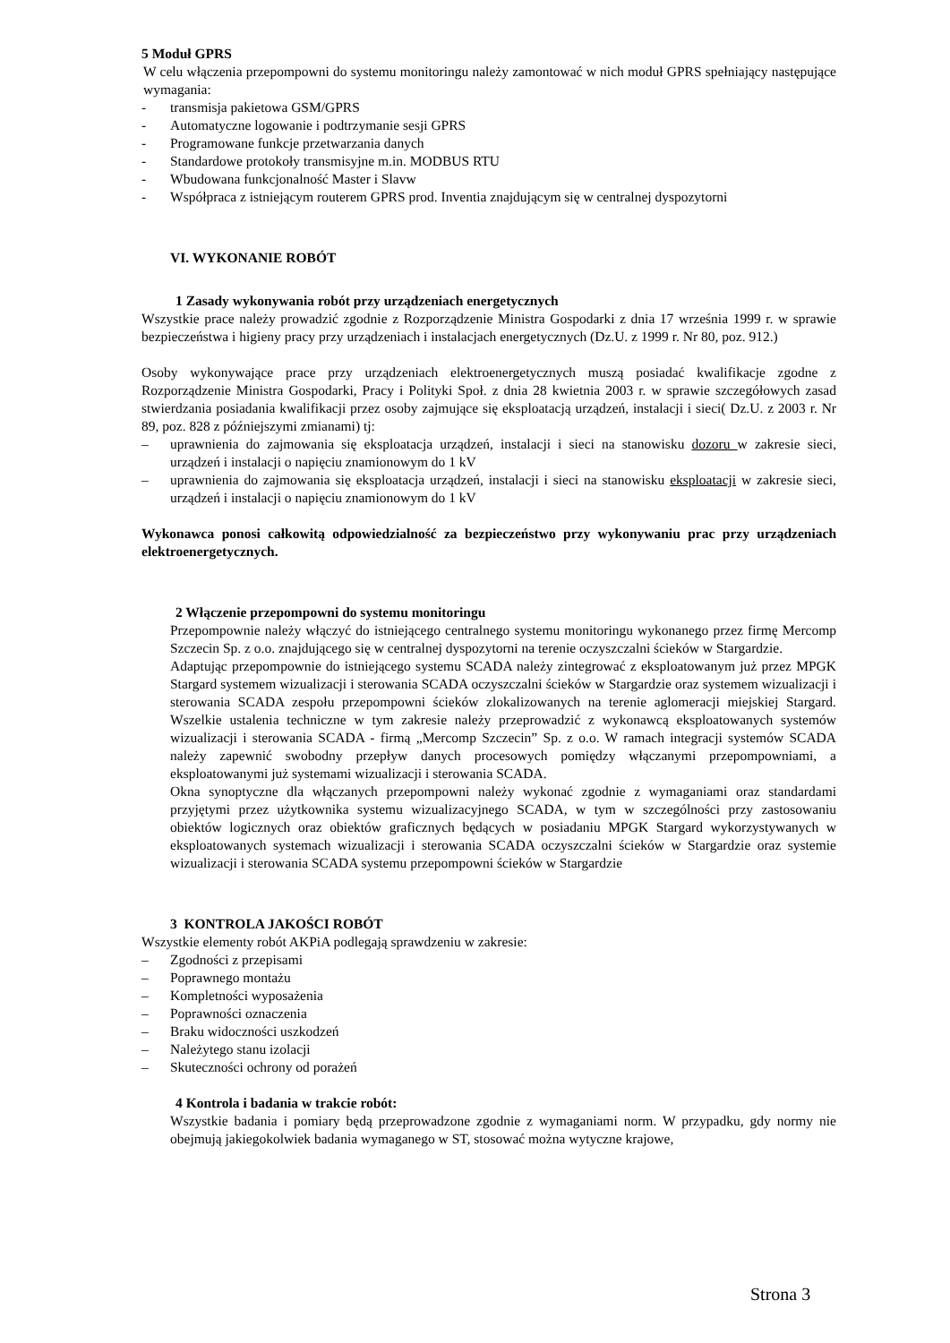5 Moduł GPRS
W celu włączenia przepompowni do systemu monitoringu należy zamontować w nich moduł GPRS spełniający następujące wymagania:
- transmisja pakietowa GSM/GPRS
- Automatyczne logowanie i podtrzymanie sesji GPRS
- Programowane funkcje przetwarzania danych
- Standardowe protokoły transmisyjne m.in. MODBUS RTU
- Wbudowana funkcjonalność Master i Slavw
- Współpraca z istniejącym routerem GPRS prod. Inventia znajdującym się w centralnej dyspozytorni
VI. WYKONANIE ROBÓT
1 Zasady wykonywania robót przy urządzeniach energetycznych
Wszystkie prace należy prowadzić zgodnie z Rozporządzenie Ministra Gospodarki z dnia 17 września 1999 r. w sprawie bezpieczeństwa i higieny pracy przy urządzeniach i instalacjach energetycznych (Dz.U. z 1999 r. Nr 80, poz. 912.)
Osoby wykonywające prace przy urządzeniach elektroenergetycznych muszą posiadać kwalifikacje zgodne z Rozporządzenie Ministra Gospodarki, Pracy i Polityki Społ. z dnia 28 kwietnia 2003 r. w sprawie szczegółowych zasad stwierdzania posiadania kwalifikacji przez osoby zajmujące się eksploatacją urządzeń, instalacji i sieci( Dz.U. z 2003 r. Nr 89, poz. 828 z późniejszymi zmianami) tj:
– uprawnienia do zajmowania się eksploatacja urządzeń, instalacji i sieci na stanowisku dozoru w zakresie sieci, urządzeń i instalacji o napięciu znamionowym do 1 kV
– uprawnienia do zajmowania się eksploatacja urządzeń, instalacji i sieci na stanowisku eksploatacji w zakresie sieci, urządzeń i instalacji o napięciu znamionowym do 1 kV
Wykonawca ponosi całkowitą odpowiedzialność za bezpieczeństwo przy wykonywaniu prac przy urządzeniach elektroenergetycznych.
2 Włączenie przepompowni do systemu monitoringu
Przepompownie należy włączyć do istniejącego centralnego systemu monitoringu wykonanego przez firmę Mercomp Szczecin Sp. z o.o. znajdującego się w centralnej dyspozytorni na terenie oczyszczalni ścieków w Stargardzie.
Adaptując przepompownie do istniejącego systemu SCADA należy zintegrować z eksploatowanym już przez MPGK Stargard systemem wizualizacji i sterowania SCADA oczyszczalni ścieków w Stargardzie oraz systemem wizualizacji i sterowania SCADA zespołu przepompowni ścieków zlokalizowanych na terenie aglomeracji miejskiej Stargard. Wszelkie ustalenia techniczne w tym zakresie należy przeprowadzić z wykonawcą eksploatowanych systemów wizualizacji i sterowania SCADA - firmą „Mercomp Szczecin” Sp. z o.o. W ramach integracji systemów SCADA należy zapewnić swobodny przepływ danych procesowych pomiędzy włączanymi przepompowniami, a eksploatowanymi już systemami wizualizacji i sterowania SCADA.
Okna synoptyczne dla włączanych przepompowni należy wykonać zgodnie z wymaganiami oraz standardami przyjętymi przez użytkownika systemu wizualizacyjnego SCADA, w tym w szczególności przy zastosowaniu obiektów logicznych oraz obiektów graficznych będących w posiadaniu MPGK Stargard wykorzystywanych w eksploatowanych systemach wizualizacji i sterowania SCADA oczyszczalni ścieków w Stargardzie oraz systemie wizualizacji i sterowania SCADA systemu przepompowni ścieków w Stargardzie
3 KONTROLA JAKOŚCI ROBÓT
Wszystkie elementy robót AKPiA podlegają sprawdzeniu w zakresie:
– Zgodności z przepisami
– Poprawnego montażu
– Kompletności wyposażenia
– Poprawności oznaczenia
– Braku widoczności uszkodzeń
– Należytego stanu izolacji
– Skuteczności ochrony od porażeń
4 Kontrola i badania w trakcie robót:
Wszystkie badania i pomiary będą przeprowadzone zgodnie z wymaganiami norm. W przypadku, gdy normy nie obejmują jakiegokolwiek badania wymaganego w ST, stosować można wytyczne krajowe,
Strona 3